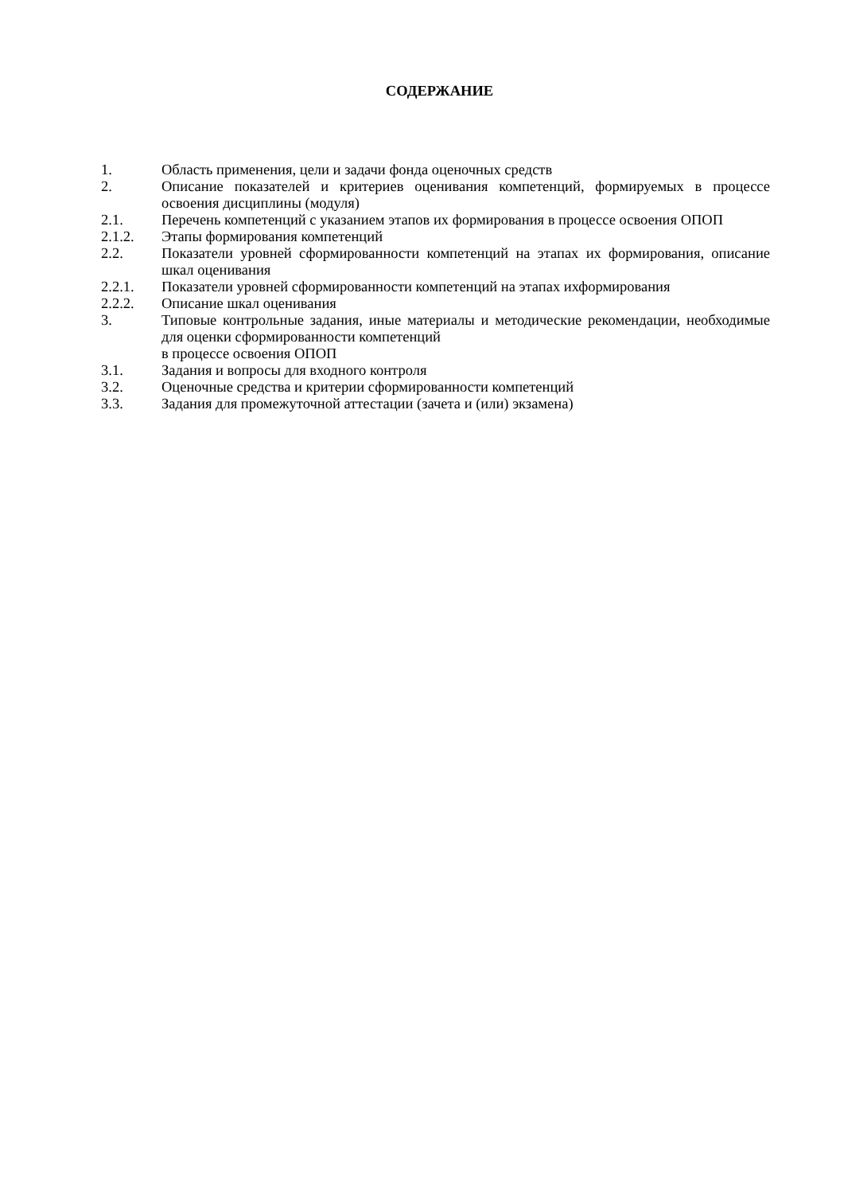СОДЕРЖАНИЕ
1. Область применения, цели и задачи фонда оценочных средств
2. Описание показателей и критериев оценивания компетенций, формируемых в процессе освоения дисциплины (модуля)
2.1. Перечень компетенций с указанием этапов их формирования в процессе освоения ОПОП
2.1.2. Этапы формирования компетенций
2.2. Показатели уровней сформированности компетенций на этапах их формирования, описание шкал оценивания
2.2.1. Показатели уровней сформированности компетенций на этапах ихформирования
2.2.2. Описание шкал оценивания
3. Типовые контрольные задания, иные материалы и методические рекомендации, необходимые для оценки сформированности компетенций
в процессе освоения ОПОП
3.1. Задания и вопросы для входного контроля
3.2. Оценочные средства и критерии сформированности компетенций
3.3. Задания для промежуточной аттестации (зачета и (или) экзамена)